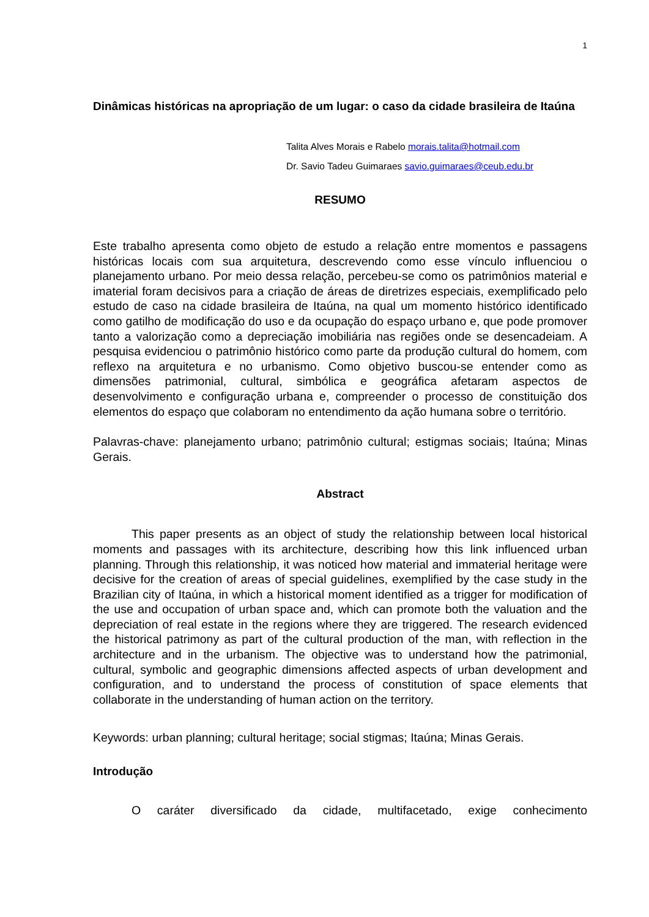1
Dinâmicas históricas na apropriação de um lugar: o caso da cidade brasileira de Itaúna
Talita Alves Morais e Rabelo morais.talita@hotmail.com
Dr. Savio Tadeu Guimaraes savio.guimaraes@ceub.edu.br
RESUMO
Este trabalho apresenta como objeto de estudo a relação entre momentos e passagens históricas locais com sua arquitetura, descrevendo como esse vínculo influenciou o planejamento urbano. Por meio dessa relação, percebeu-se como os patrimônios material e imaterial foram decisivos para a criação de áreas de diretrizes especiais, exemplificado pelo estudo de caso na cidade brasileira de Itaúna, na qual um momento histórico identificado como gatilho de modificação do uso e da ocupação do espaço urbano e, que pode promover tanto a valorização como a depreciação imobiliária nas regiões onde se desencadeiam. A pesquisa evidenciou o patrimônio histórico como parte da produção cultural do homem, com reflexo na arquitetura e no urbanismo. Como objetivo buscou-se entender como as dimensões patrimonial, cultural, simbólica e geográfica afetaram aspectos de desenvolvimento e configuração urbana e, compreender o processo de constituição dos elementos do espaço que colaboram no entendimento da ação humana sobre o território.
Palavras-chave: planejamento urbano; patrimônio cultural; estigmas sociais; Itaúna; Minas Gerais.
Abstract
This paper presents as an object of study the relationship between local historical moments and passages with its architecture, describing how this link influenced urban planning. Through this relationship, it was noticed how material and immaterial heritage were decisive for the creation of areas of special guidelines, exemplified by the case study in the Brazilian city of Itaúna, in which a historical moment identified as a trigger for modification of the use and occupation of urban space and, which can promote both the valuation and the depreciation of real estate in the regions where they are triggered. The research evidenced the historical patrimony as part of the cultural production of the man, with reflection in the architecture and in the urbanism. The objective was to understand how the patrimonial, cultural, symbolic and geographic dimensions affected aspects of urban development and configuration, and to understand the process of constitution of space elements that collaborate in the understanding of human action on the territory.
Keywords: urban planning; cultural heritage; social stigmas; Itaúna; Minas Gerais.
Introdução
O caráter diversificado da cidade, multifacetado, exige conhecimento